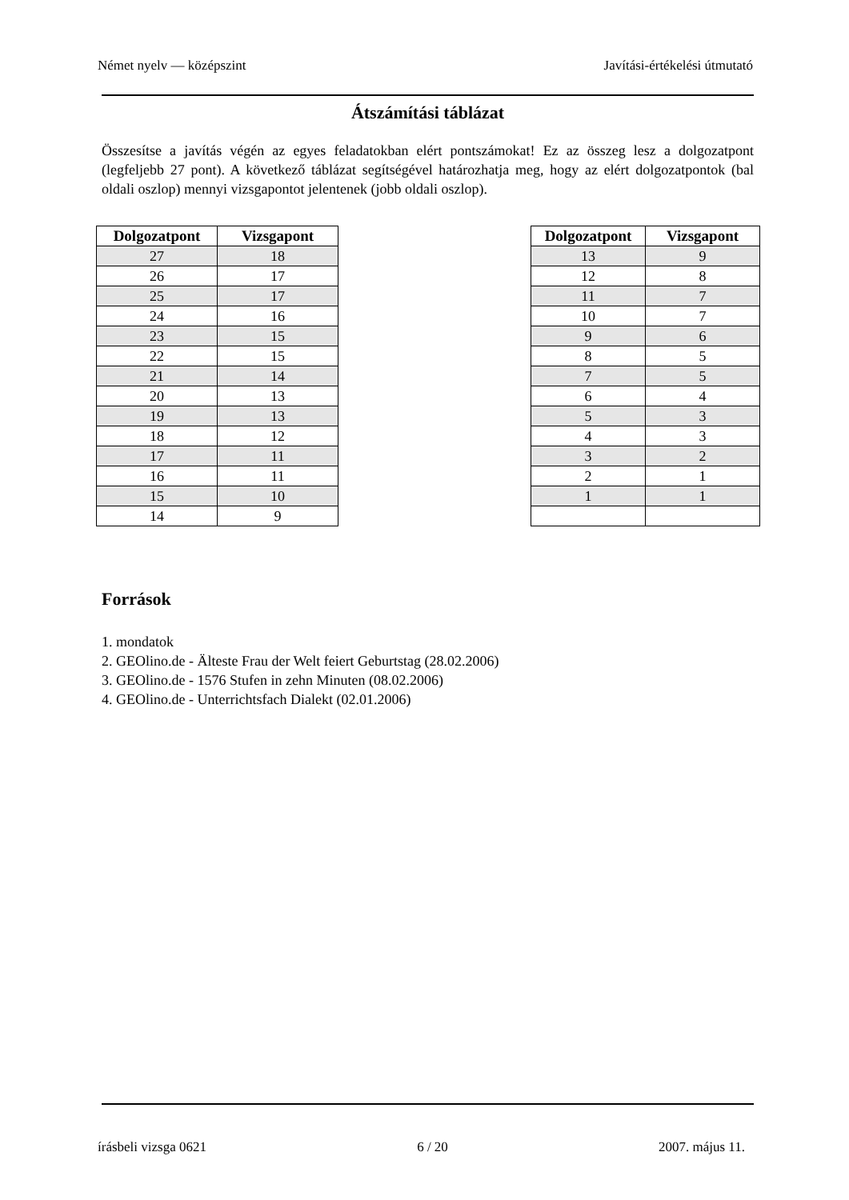Német nyelv — középszint Javítási-értékelési útmutató
Átszámítási táblázat
Összesítse a javítás végén az egyes feladatokban elért pontszámokat! Ez az összeg lesz a dolgozatpont (legfeljebb 27 pont). A következő táblázat segítségével határozhatja meg, hogy az elért dolgozatpontok (bal oldali oszlop) mennyi vizsgapontot jelentenek (jobb oldali oszlop).
| Dolgozatpont | Vizsgapont |
| --- | --- |
| 27 | 18 |
| 26 | 17 |
| 25 | 17 |
| 24 | 16 |
| 23 | 15 |
| 22 | 15 |
| 21 | 14 |
| 20 | 13 |
| 19 | 13 |
| 18 | 12 |
| 17 | 11 |
| 16 | 11 |
| 15 | 10 |
| 14 | 9 |
| Dolgozatpont | Vizsgapont |
| --- | --- |
| 13 | 9 |
| 12 | 8 |
| 11 | 7 |
| 10 | 7 |
| 9 | 6 |
| 8 | 5 |
| 7 | 5 |
| 6 | 4 |
| 5 | 3 |
| 4 | 3 |
| 3 | 2 |
| 2 | 1 |
| 1 | 1 |
Források
1. mondatok
2. GEOlino.de - Älteste Frau der Welt feiert Geburtstag (28.02.2006)
3. GEOlino.de - 1576 Stufen in zehn Minuten (08.02.2006)
4. GEOlino.de - Unterrichtsfach Dialekt (02.01.2006)
írásbeli vizsga 0621 6 / 20 2007. május 11.